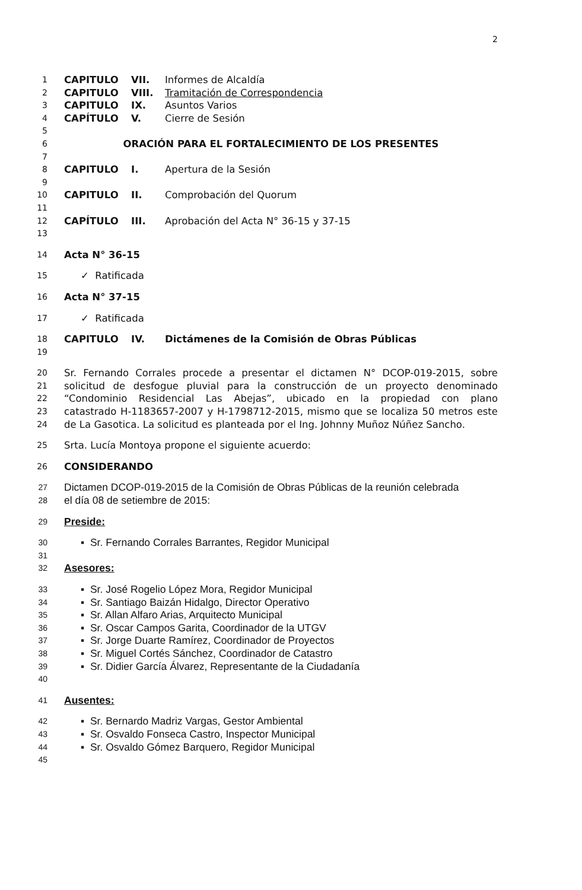2
1 CAPITULO VII. Informes de Alcaldía
2 CAPITULO VIII. Tramitación de Correspondencia
3 CAPITULO IX. Asuntos Varios
4 CAPÍTULO V. Cierre de Sesión
5
6 ORACIÓN PARA EL FORTALECIMIENTO DE LOS PRESENTES
7
8 CAPITULO I. Apertura de la Sesión
9
10 CAPITULO II. Comprobación del Quorum
11
12 CAPÍTULO III. Aprobación del Acta N° 36-15 y 37-15
13
14 Acta N° 36-15
15 ✓ Ratificada
16 Acta N° 37-15
17 ✓ Ratificada
18 CAPITULO IV. Dictámenes de la Comisión de Obras Públicas
19
20 Sr. Fernando Corrales procede a presentar el dictamen N° DCOP-019-2015, sobre
21 solicitud de desfogue pluvial para la construcción de un proyecto denominado
22 “Condominio Residencial Las Abejas”, ubicado en la propiedad con plano
23 catastrado H-1183657-2007 y H-1798712-2015, mismo que se localiza 50 metros este
24 de La Gasotica. La solicitud es planteada por el Ing. Johnny Muñoz Núñez Sancho.
25 Srta. Lucía Montoya propone el siguiente acuerdo:
26 CONSIDERANDO
27 Dictamen DCOP-019-2015 de la Comisión de Obras Públicas de la reunión celebrada
28 el día 08 de setiembre de 2015:
29 Preside:
30 ▪ Sr. Fernando Corrales Barrantes, Regidor Municipal
31
32 Asesores:
33 ▪ Sr. José Rogelio López Mora, Regidor Municipal
34 ▪ Sr. Santiago Baizán Hidalgo, Director Operativo
35 ▪ Sr. Allan Alfaro Arias, Arquitecto Municipal
36 ▪ Sr. Oscar Campos Garita, Coordinador de la UTGV
37 ▪ Sr. Jorge Duarte Ramírez, Coordinador de Proyectos
38 ▪ Sr. Miguel Cortés Sánchez, Coordinador de Catastro
39 ▪ Sr. Didier García Álvarez, Representante de la Ciudadanía
40
41 Ausentes:
42 ▪ Sr. Bernardo Madriz Vargas, Gestor Ambiental
43 ▪ Sr. Osvaldo Fonseca Castro, Inspector Municipal
44 ▪ Sr. Osvaldo Gómez Barquero, Regidor Municipal
45